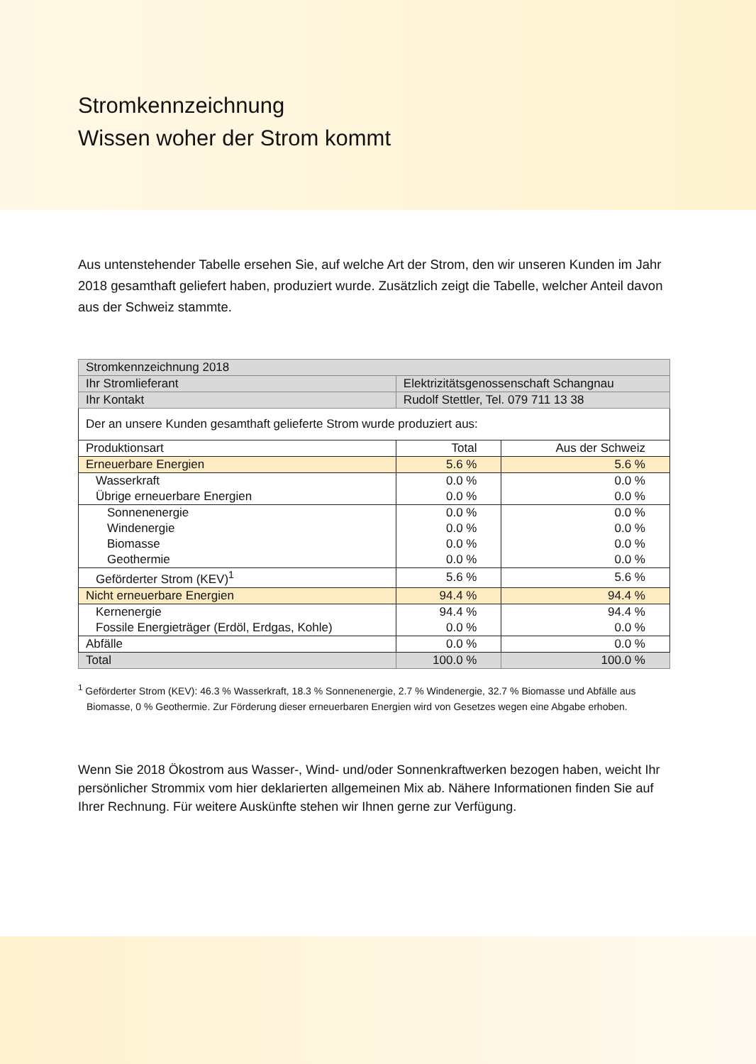Stromkennzeichnung
Wissen woher der Strom kommt
Aus untenstehender Tabelle ersehen Sie, auf welche Art der Strom, den wir unseren Kunden im Jahr 2018 gesamthaft geliefert haben, produziert wurde. Zusätzlich zeigt die Tabelle, welcher Anteil davon aus der Schweiz stammte.
| Stromkennzeichnung 2018 | | |
| --- | --- | --- |
| Ihr Stromlieferant | Elektrizitätsgenossenschaft Schangnau | |
| Ihr Kontakt | Rudolf Stettler, Tel. 079 711 13 38 | |
| Der an unsere Kunden gesamthaft gelieferte Strom wurde produziert aus: | | |
| Produktionsart | Total | Aus der Schweiz |
| Erneuerbare Energien | 5.6 % | 5.6 % |
| Wasserkraft | 0.0 % | 0.0 % |
| Übrige erneuerbare Energien | 0.0 % | 0.0 % |
| Sonnenenergie | 0.0 % | 0.0 % |
| Windenergie | 0.0 % | 0.0 % |
| Biomasse | 0.0 % | 0.0 % |
| Geothermie | 0.0 % | 0.0 % |
| Geförderter Strom (KEV)<sup>1</sup> | 5.6 % | 5.6 % |
| Nicht erneuerbare Energien | 94.4 % | 94.4 % |
| Kernenergie | 94.4 % | 94.4 % |
| Fossile Energieträger (Erdöl, Erdgas, Kohle) | 0.0 % | 0.0 % |
| Abfälle | 0.0 % | 0.0 % |
| Total | 100.0 % | 100.0 % |
<sup>1</sup> Geförderter Strom (KEV): 46.3 % Wasserkraft, 18.3 % Sonnenenergie, 2.7 % Windenergie, 32.7 % Biomasse und Abfälle aus Biomasse, 0 % Geothermie. Zur Förderung dieser erneuerbaren Energien wird von Gesetzes wegen eine Abgabe erhoben.
Wenn Sie 2018 Ökostrom aus Wasser-, Wind- und/oder Sonnenkraftwerken bezogen haben, weicht Ihr persönlicher Strommix vom hier deklarierten allgemeinen Mix ab. Nähere Informationen finden Sie auf Ihrer Rechnung. Für weitere Auskünfte stehen wir Ihnen gerne zur Verfügung.